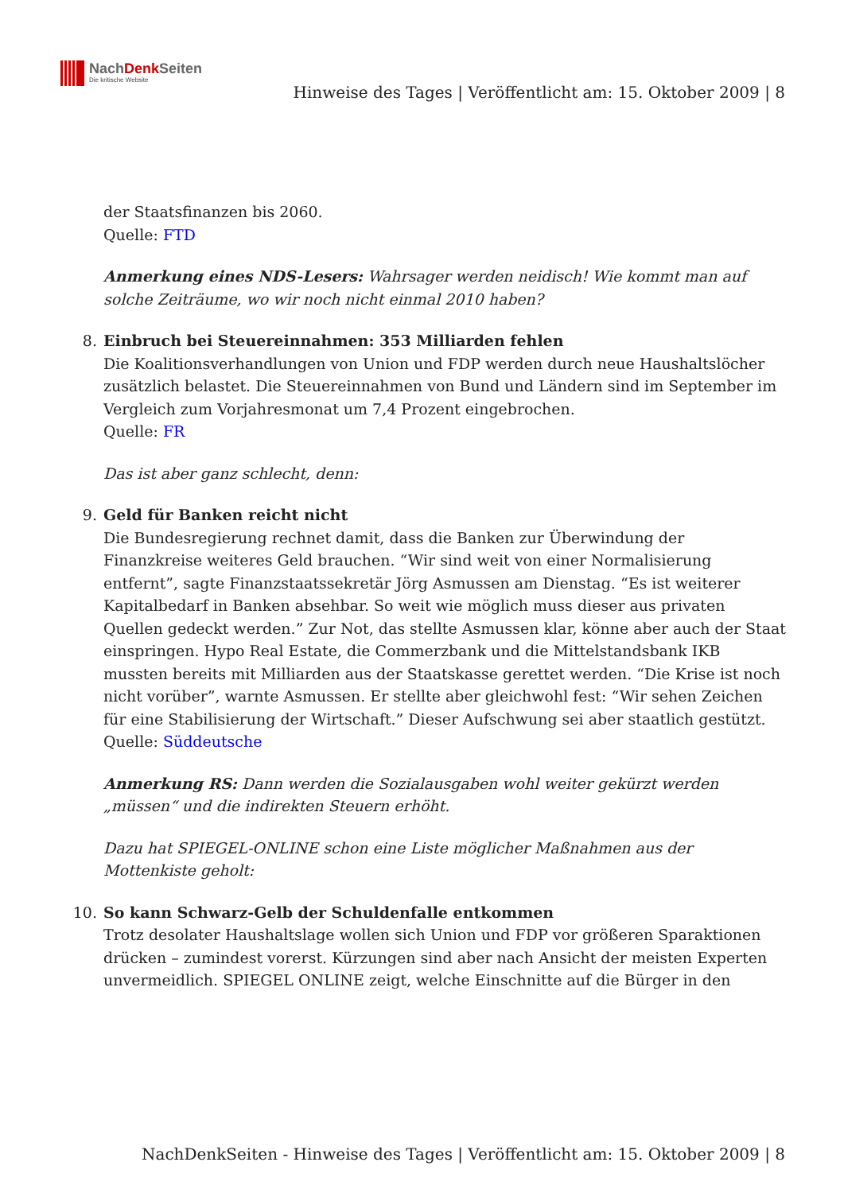NachDenk Seiten
Die kritische Website
Hinweise des Tages | Veröffentlicht am: 15. Oktober 2009 | 8
der Staatsfinanzen bis 2060.
Quelle: FTD
Anmerkung eines NDS-Lesers: Wahrsager werden neidisch! Wie kommt man auf solche Zeiträume, wo wir noch nicht einmal 2010 haben?
8. Einbruch bei Steuereinnahmen: 353 Milliarden fehlen
Die Koalitionsverhandlungen von Union und FDP werden durch neue Haushaltslöcher zusätzlich belastet. Die Steuereinnahmen von Bund und Ländern sind im September im Vergleich zum Vorjahresmonat um 7,4 Prozent eingebrochen.
Quelle: FR
Das ist aber ganz schlecht, denn:
9. Geld für Banken reicht nicht
Die Bundesregierung rechnet damit, dass die Banken zur Überwindung der Finanzkreise weiteres Geld brauchen. “Wir sind weit von einer Normalisierung entfernt”, sagte Finanzstaatssekretär Jörg Asmussen am Dienstag. “Es ist weiterer Kapitalbedarf in Banken absehbar. So weit wie möglich muss dieser aus privaten Quellen gedeckt werden.” Zur Not, das stellte Asmussen klar, könne aber auch der Staat einspringen. Hypo Real Estate, die Commerzbank und die Mittelstandsbank IKB mussten bereits mit Milliarden aus der Staatskasse gerettet werden. “Die Krise ist noch nicht vorüber”, warnte Asmussen. Er stellte aber gleichwohl fest: “Wir sehen Zeichen für eine Stabilisierung der Wirtschaft.” Dieser Aufschwung sei aber staatlich gestützt.
Quelle: Süddeutsche
Anmerkung RS: Dann werden die Sozialausgaben wohl weiter gekürzt werden „müssen“ und die indirekten Steuern erhöht.
Dazu hat SPIEGEL-ONLINE schon eine Liste möglicher Maßnahmen aus der Mottenkiste geholt:
10. So kann Schwarz-Gelb der Schuldenfalle entkommen
Trotz desolater Haushaltslage wollen sich Union und FDP vor größeren Sparaktionen drücken – zumindest vorerst. Kürzungen sind aber nach Ansicht der meisten Experten unvermeidlich. SPIEGEL ONLINE zeigt, welche Einschnitte auf die Bürger in den
NachDenkSeiten - Hinweise des Tages | Veröffentlicht am: 15. Oktober 2009 | 8